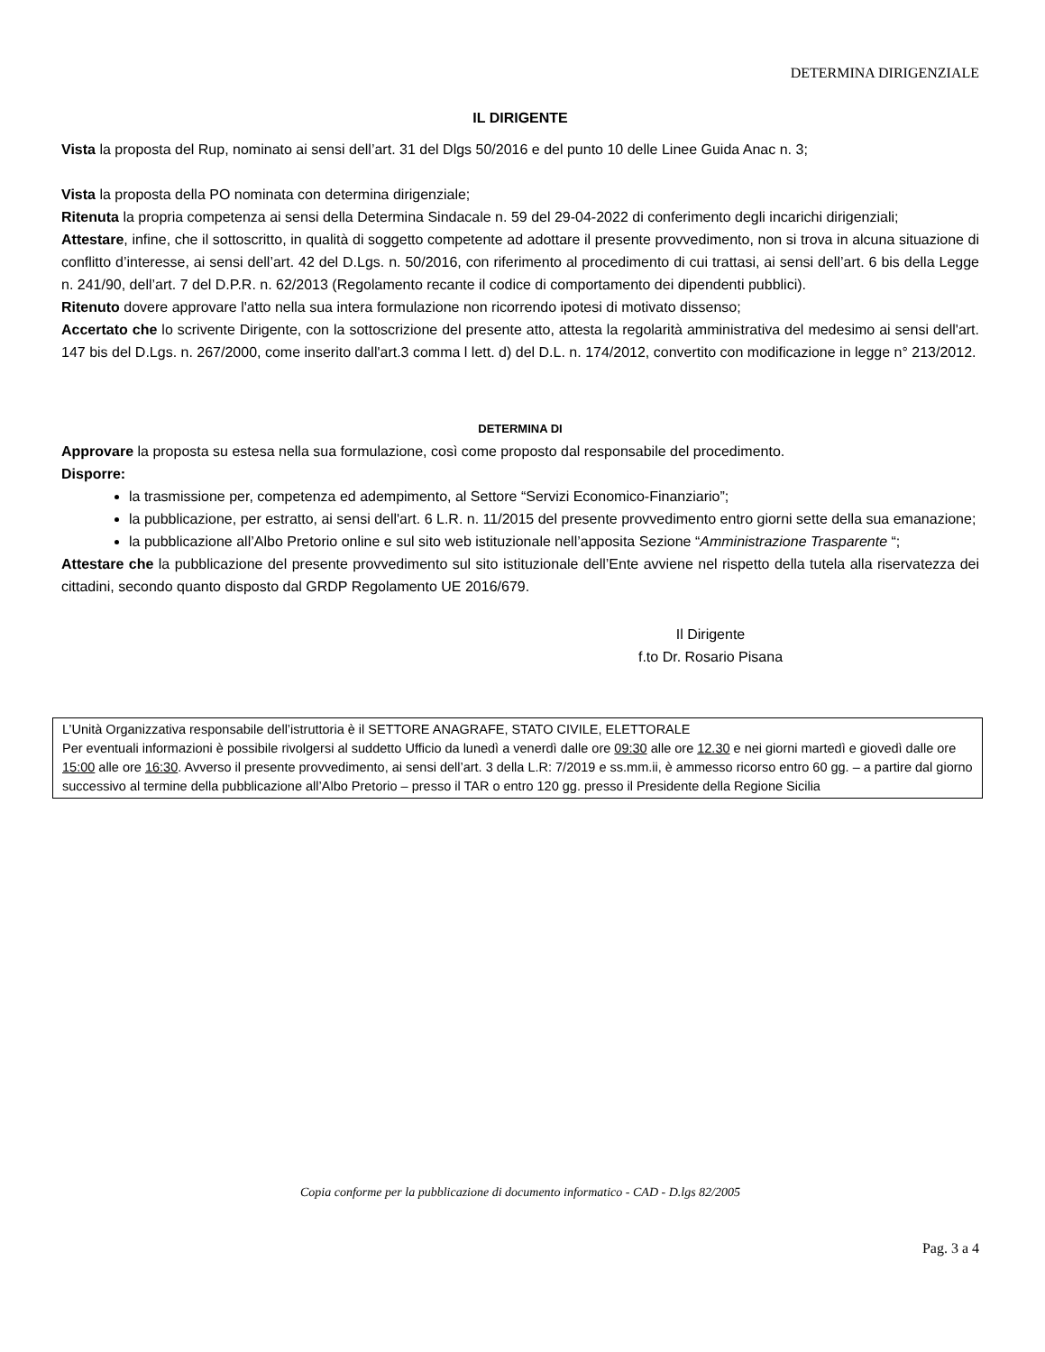DETERMINA DIRIGENZIALE
IL DIRIGENTE
Vista la proposta del Rup, nominato ai sensi dell’art. 31 del Dlgs 50/2016 e del punto 10 delle Linee Guida Anac n. 3;
Vista la proposta della PO nominata con determina dirigenziale;
Ritenuta la propria competenza ai sensi della Determina Sindacale n. 59 del 29-04-2022 di conferimento degli incarichi dirigenziali;
Attestare, infine, che il sottoscritto, in qualità di soggetto competente ad adottare il presente provvedimento, non si trova in alcuna situazione di conflitto d’interesse, ai sensi dell’art. 42 del D.Lgs. n. 50/2016, con riferimento al procedimento di cui trattasi, ai sensi dell’art. 6 bis della Legge n. 241/90, dell’art. 7 del D.P.R. n. 62/2013 (Regolamento recante il codice di comportamento dei dipendenti pubblici).
Ritenuto dovere approvare l'atto nella sua intera formulazione non ricorrendo ipotesi di motivato dissenso;
Accertato che lo scrivente Dirigente, con la sottoscrizione del presente atto, attesta la regolarità amministrativa del medesimo ai sensi dell'art. 147 bis del D.Lgs. n. 267/2000, come inserito dall'art.3 comma l lett. d) del D.L. n. 174/2012, convertito con modificazione in legge n° 213/2012.
DETERMINA DI
Approvare la proposta su estesa nella sua formulazione, così come proposto dal responsabile del procedimento.
Disporre:
la trasmissione per, competenza ed adempimento, al Settore “Servizi Economico-Finanziario”;
la pubblicazione, per estratto, ai sensi dell'art. 6 L.R. n. 11/2015 del presente provvedimento entro giorni sette della sua emanazione;
la pubblicazione all’Albo Pretorio online e sul sito web istituzionale nell’apposita Sezione “Amministrazione Trasparente “;
Attestare che la pubblicazione del presente provvedimento sul sito istituzionale dell’Ente avviene nel rispetto della tutela alla riservatezza dei cittadini, secondo quanto disposto dal GRDP Regolamento UE 2016/679.
Il Dirigente
f.to Dr. Rosario Pisana
L’Unità Organizzativa responsabile dell’istruttoria è il SETTORE ANAGRAFE, STATO CIVILE, ELETTORALE
Per eventuali informazioni è possibile rivolgersi al suddetto Ufficio da lunedì a venerdì dalle ore 09:30 alle ore 12.30 e nei giorni martedì e giovedì dalle ore 15:00 alle ore 16:30. Avverso il presente provvedimento, ai sensi dell’art. 3 della L.R: 7/2019 e ss.mm.ii, è ammesso ricorso entro 60 gg. – a partire dal giorno successivo al termine della pubblicazione all’Albo Pretorio – presso il TAR o entro 120 gg. presso il Presidente della Regione Sicilia
Copia conforme per la pubblicazione di documento informatico - CAD - D.lgs 82/2005
Pag. 3 a 4